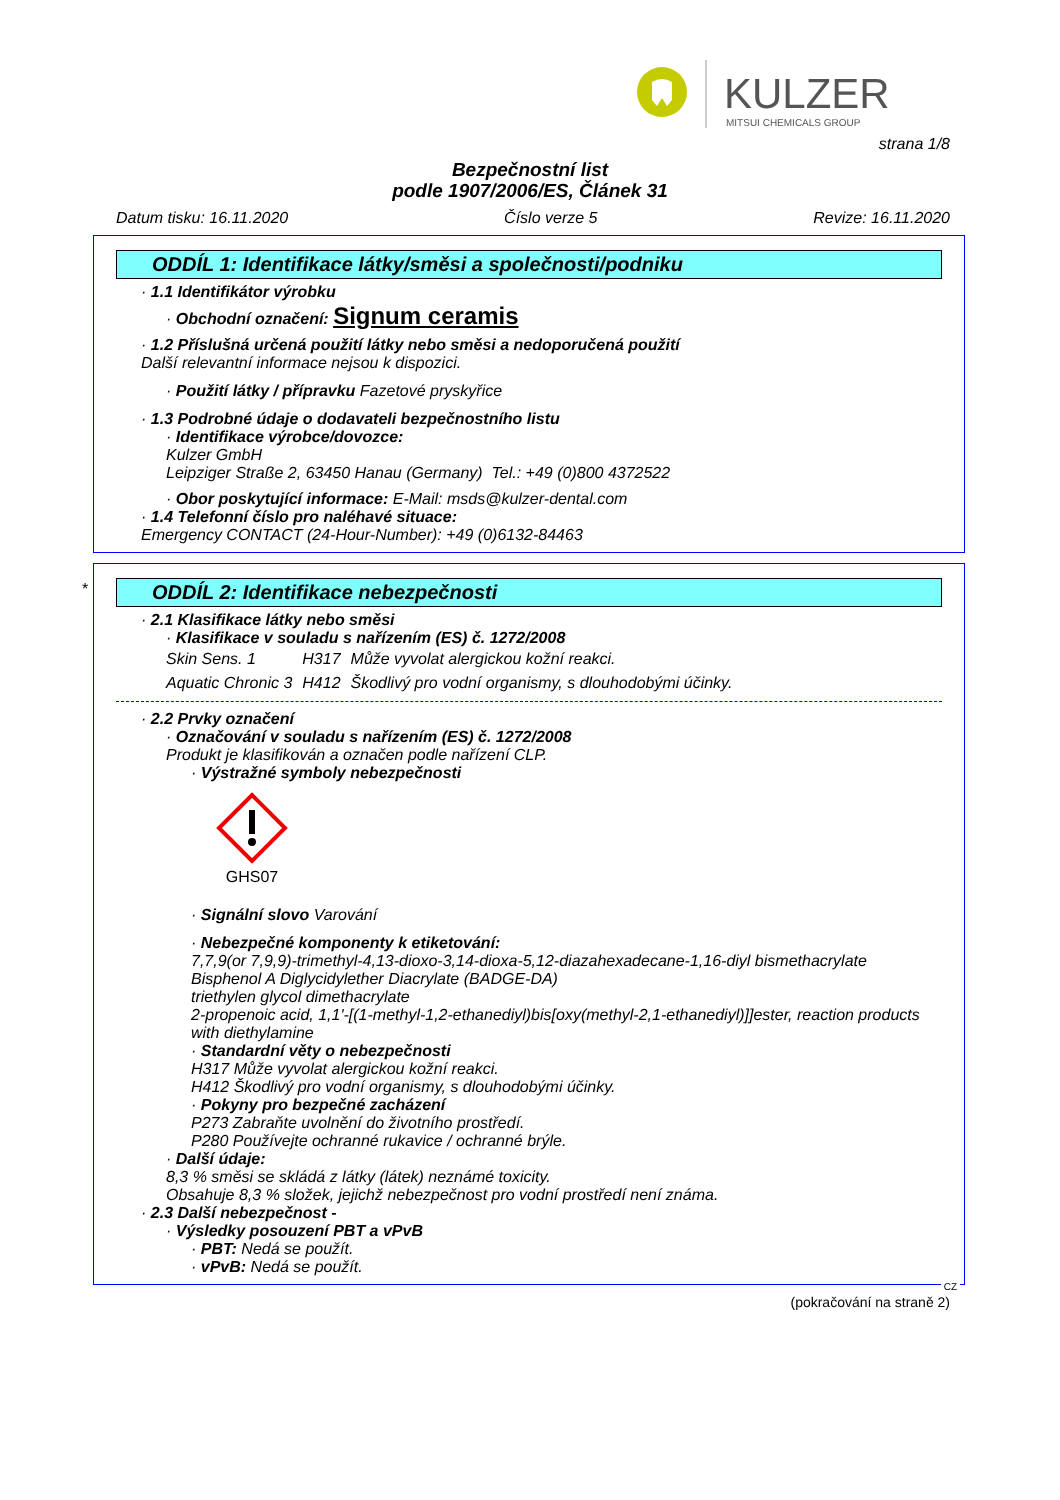KULZER
MITSUI CHEMICALS GROUP
strana 1/8
Bezpečnostní list
podle 1907/2006/ES, Článek 31
Datum tisku: 16.11.2020 Číslo verze 5 Revize: 16.11.2020
ODDÍL 1: Identifikace látky/směsi a společnosti/podniku
· 1.1 Identifikátor výrobku
· Obchodní označení: Signum ceramis
· 1.2 Příslušná určená použití látky nebo směsi a nedoporučená použití
Další relevantní informace nejsou k dispozici.
· Použití látky / přípravku Fazetové pryskyřice
· 1.3 Podrobné údaje o dodavateli bezpečnostního listu
· Identifikace výrobce/dovozce:
Kulzer GmbH
Leipziger Straße 2, 63450 Hanau (Germany) Tel.: +49 (0)800 4372522
· Obor poskytující informace: E-Mail: msds@kulzer-dental.com
· 1.4 Telefonní číslo pro naléhavé situace:
Emergency CONTACT (24-Hour-Number): +49 (0)6132-84463
*
ODDÍL 2: Identifikace nebezpečnosti
· 2.1 Klasifikace látky nebo směsi
· Klasifikace v souladu s nařízením (ES) č. 1272/2008
| Skin Sens. 1 | H317 | Může vyvolat alergickou kožní reakci. |
| Aquatic Chronic 3 | H412 | Škodlivý pro vodní organismy, s dlouhodobými účinky. |
· 2.2 Prvky označení
· Označování v souladu s nařízením (ES) č. 1272/2008
Produkt je klasifikován a označen podle nařízení CLP.
· Výstražné symboly nebezpečnosti
GHS07
· Signální slovo Varování
· Nebezpečné komponenty k etiketování:
7,7,9(or 7,9,9)-trimethyl-4,13-dioxo-3,14-dioxa-5,12-diazahexadecane-1,16-diyl bismethacrylate
Bisphenol A Diglycidylether Diacrylate (BADGE-DA)
triethylen glycol dimethacrylate
2-propenoic acid, 1,1'-[(1-methyl-1,2-ethanediyl)bis[oxy(methyl-2,1-ethanediyl)]]ester, reaction products with diethylamine
· Standardní věty o nebezpečnosti
H317 Může vyvolat alergickou kožní reakci.
H412 Škodlivý pro vodní organismy, s dlouhodobými účinky.
· Pokyny pro bezpečné zacházení
P273 Zabraňte uvolnění do životního prostředí.
P280 Používejte ochranné rukavice / ochranné brýle.
· Další údaje:
8,3 % směsi se skládá z látky (látek) neznámé toxicity.
Obsahuje 8,3 % složek, jejichž nebezpečnost pro vodní prostředí není známa.
· 2.3 Další nebezpečnost -
· Výsledky posouzení PBT a vPvB
· PBT: Nedá se použít.
· vPvB: Nedá se použít.
CZ
(pokračování na straně 2)